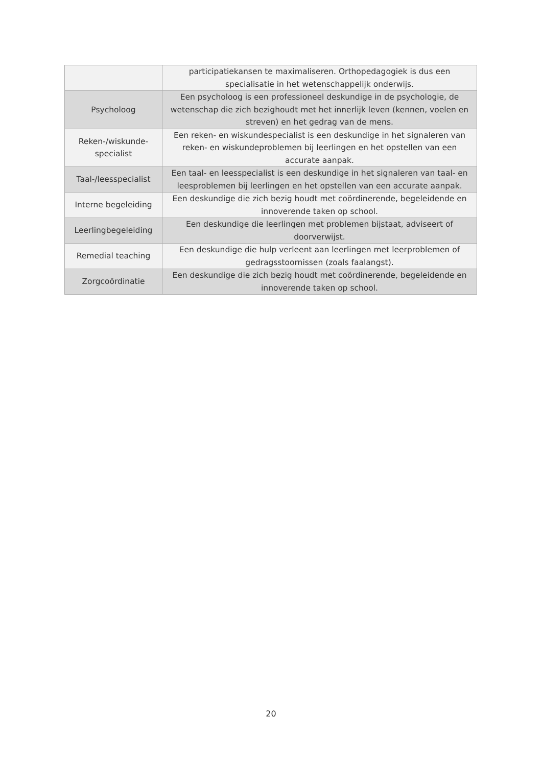| | participatiekansen te maximaliseren. Orthopedagogiek is dus een specialisatie in het wetenschappelijk onderwijs. |
| Psycholoog | Een psycholoog is een professioneel deskundige in de psychologie, de wetenschap die zich bezighoudt met het innerlijk leven (kennen, voelen en streven) en het gedrag van de mens. |
| Reken-/wiskunde-specialist | Een reken- en wiskundespecialist is een deskundige in het signaleren van reken- en wiskundeproblemen bij leerlingen en het opstellen van een accurate aanpak. |
| Taal-/leesspecialist | Een taal- en leesspecialist is een deskundige in het signaleren van taal- en leesproblemen bij leerlingen en het opstellen van een accurate aanpak. |
| Interne begeleiding | Een deskundige die zich bezig houdt met coördinerende, begeleidende en innoverende taken op school. |
| Leerlingbegeleiding | Een deskundige die leerlingen met problemen bijstaat, adviseert of doorverwijst. |
| Remedial teaching | Een deskundige die hulp verleent aan leerlingen met leerproblemen of gedragsstoornissen (zoals faalangst). |
| Zorgcoördinatie | Een deskundige die zich bezig houdt met coördinerende, begeleidende en innoverende taken op school. |
20